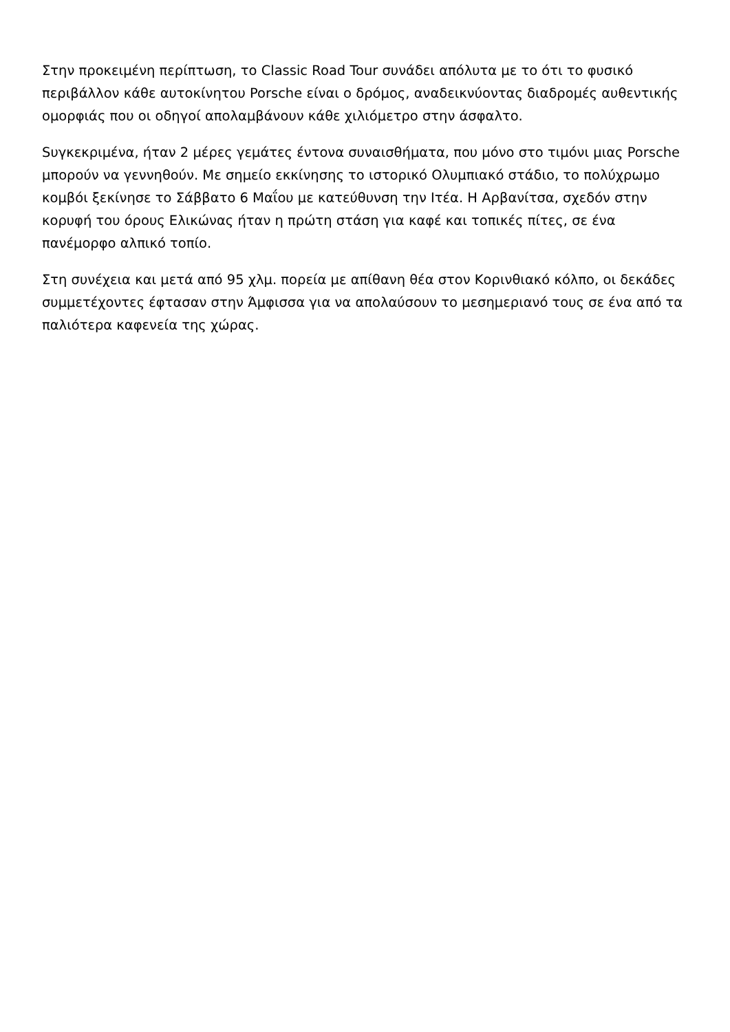Στην προκειμένη περίπτωση, το Classic Road Tour συνάδει απόλυτα με το ότι το φυσικό περιβάλλον κάθε αυτοκίνητου Porsche είναι ο δρόμος, αναδεικνύοντας διαδρομές αυθεντικής ομορφιάς που οι οδηγοί απολαμβάνουν κάθε χιλιόμετρο στην άσφαλτο.
Sυγκεκριμένα, ήταν 2 μέρες γεμάτες έντονα συναισθήματα, που μόνο στο τιμόνι μιας Porsche μπορούν να γεννηθούν. Με σημείο εκκίνησης το ιστορικό Ολυμπιακό στάδιο, το πολύχρωμο κομβόι ξεκίνησε το Σάββατο 6 Μαΐου με κατεύθυνση την Ιτέα. Η Αρβανίτσα, σχεδόν στην κορυφή του όρους Ελικώνας ήταν η πρώτη στάση για καφέ και τοπικές πίτες, σε ένα πανέμορφο αλπικό τοπίο.
Στη συνέχεια και μετά από 95 χλμ. πορεία με απίθανη θέα στον Κορινθιακό κόλπο, οι δεκάδες συμμετέχοντες έφτασαν στην Άμφισσα για να απολαύσουν το μεσημεριανό τους σε ένα από τα παλιότερα καφενεία της χώρας.